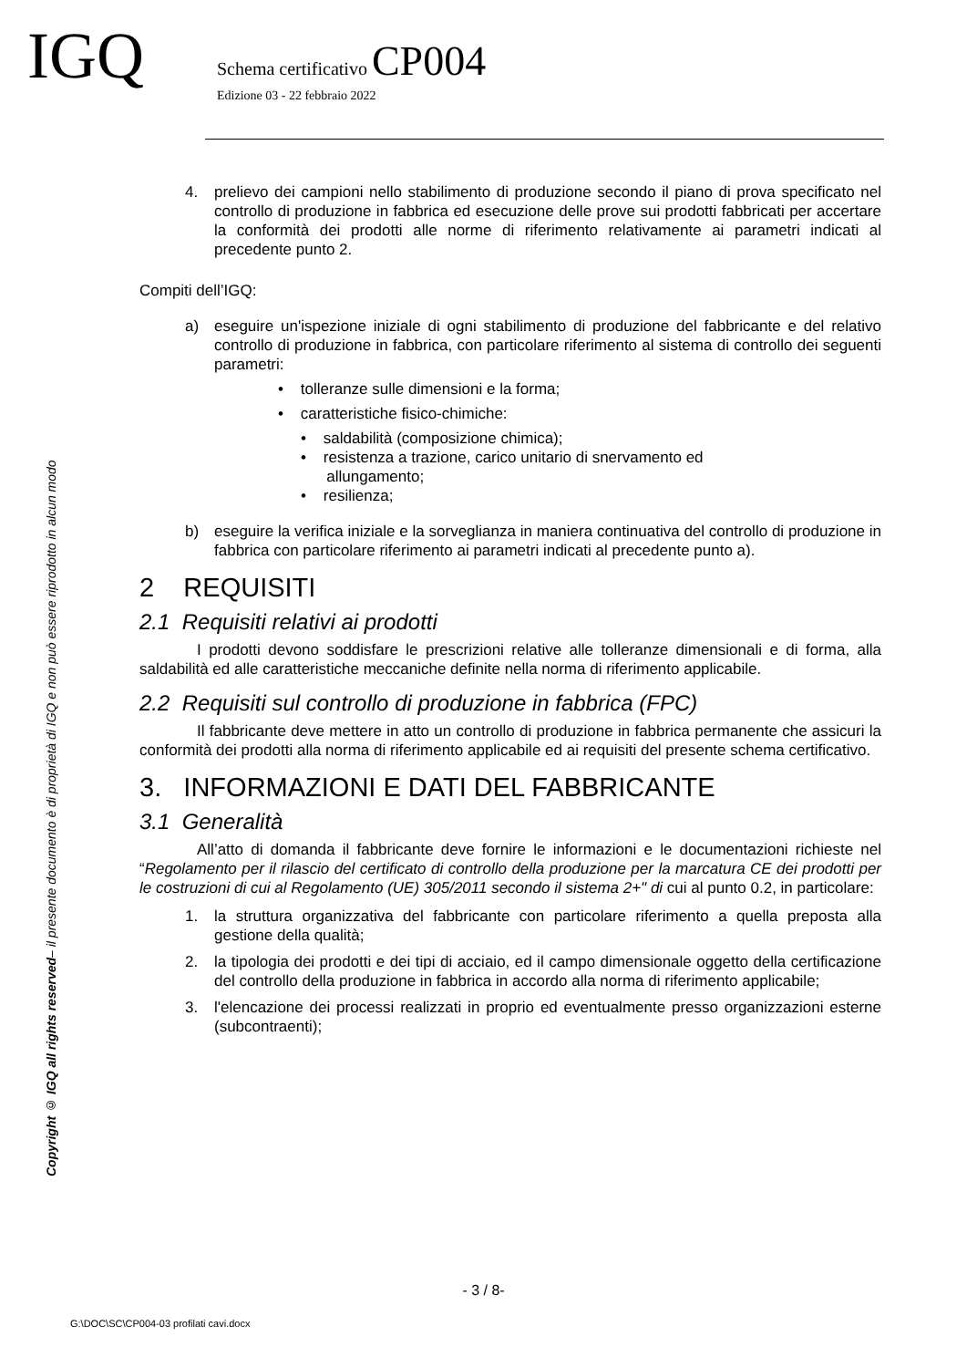IGQ
Schema certificativo CP004
Edizione 03 - 22 febbraio 2022
Copyright © IGQ all rights reserved– il presente documento è di proprietà di IGQ e non può essere riprodotto in alcun modo
4. prelievo dei campioni nello stabilimento di produzione secondo il piano di prova specificato nel controllo di produzione in fabbrica ed esecuzione delle prove sui prodotti fabbricati per accertare la conformità dei prodotti alle norme di riferimento relativamente ai parametri indicati al precedente punto 2.
Compiti dell’IGQ:
a) eseguire un'ispezione iniziale di ogni stabilimento di produzione del fabbricante e del relativo controllo di produzione in fabbrica, con particolare riferimento al sistema di controllo dei seguenti parametri:
• tolleranze sulle dimensioni e la forma;
• caratteristiche fisico-chimiche:
• saldabilità (composizione chimica);
• resistenza a trazione, carico unitario di snervamento ed
allungamento;
• resilienza;
b) eseguire la verifica iniziale e la sorveglianza in maniera continuativa del controllo di produzione in fabbrica con particolare riferimento ai parametri indicati al precedente punto a).
2 REQUISITI
2.1 Requisiti relativi ai prodotti
I prodotti devono soddisfare le prescrizioni relative alle tolleranze dimensionali e di forma, alla saldabilità ed alle caratteristiche meccaniche definite nella norma di riferimento applicabile.
2.2 Requisiti sul controllo di produzione in fabbrica (FPC)
Il fabbricante deve mettere in atto un controllo di produzione in fabbrica permanente che assicuri la conformità dei prodotti alla norma di riferimento applicabile ed ai requisiti del presente schema certificativo.
3. INFORMAZIONI E DATI DEL FABBRICANTE
3.1 Generalità
All’atto di domanda il fabbricante deve fornire le informazioni e le documentazioni richieste nel “Regolamento per il rilascio del certificato di controllo della produzione per la marcatura CE dei prodotti per le costruzioni di cui al Regolamento (UE) 305/2011 secondo il sistema 2+" di cui al punto 0.2, in particolare:
1. la struttura organizzativa del fabbricante con particolare riferimento a quella preposta alla gestione della qualità;
2. la tipologia dei prodotti e dei tipi di acciaio, ed il campo dimensionale oggetto della certificazione del controllo della produzione in fabbrica in accordo alla norma di riferimento applicabile;
3. l'elencazione dei processi realizzati in proprio ed eventualmente presso organizzazioni esterne (subcontraenti);
- 3 / 8-
G:\DOC\SC\CP004-03 profilati cavi.docx